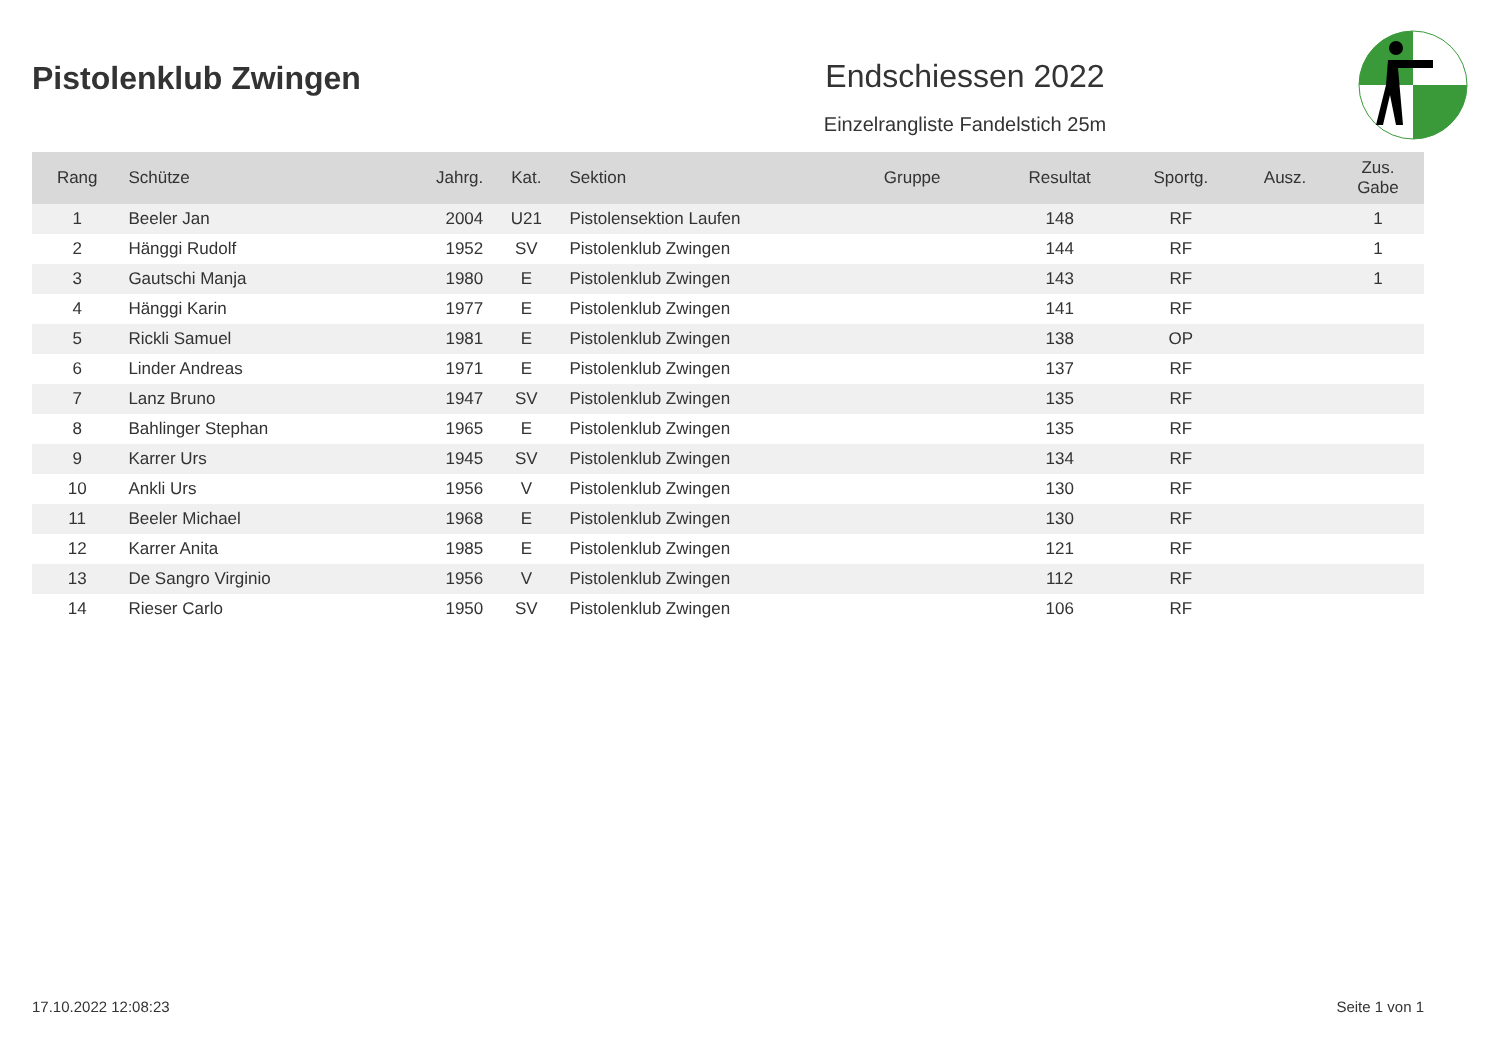Pistolenklub Zwingen Endschiessen 2022
Einzelrangliste Fandelstich 25m
| Rang | Schütze | Jahrg. | Kat. | Sektion | Gruppe | Resultat | Sportg. | Ausz. | Zus. Gabe |
| --- | --- | --- | --- | --- | --- | --- | --- | --- | --- |
| 1 | Beeler Jan | 2004 | U21 | Pistolensektion Laufen | | 148 | RF | | 1 |
| 2 | Hänggi Rudolf | 1952 | SV | Pistolenklub Zwingen | | 144 | RF | | 1 |
| 3 | Gautschi Manja | 1980 | E | Pistolenklub Zwingen | | 143 | RF | | 1 |
| 4 | Hänggi Karin | 1977 | E | Pistolenklub Zwingen | | 141 | RF | | |
| 5 | Rickli Samuel | 1981 | E | Pistolenklub Zwingen | | 138 | OP | | |
| 6 | Linder Andreas | 1971 | E | Pistolenklub Zwingen | | 137 | RF | | |
| 7 | Lanz Bruno | 1947 | SV | Pistolenklub Zwingen | | 135 | RF | | |
| 8 | Bahlinger Stephan | 1965 | E | Pistolenklub Zwingen | | 135 | RF | | |
| 9 | Karrer Urs | 1945 | SV | Pistolenklub Zwingen | | 134 | RF | | |
| 10 | Ankli Urs | 1956 | V | Pistolenklub Zwingen | | 130 | RF | | |
| 11 | Beeler Michael | 1968 | E | Pistolenklub Zwingen | | 130 | RF | | |
| 12 | Karrer Anita | 1985 | E | Pistolenklub Zwingen | | 121 | RF | | |
| 13 | De Sangro Virginio | 1956 | V | Pistolenklub Zwingen | | 112 | RF | | |
| 14 | Rieser Carlo | 1950 | SV | Pistolenklub Zwingen | | 106 | RF | | |
17.10.2022 12:08:23 Seite 1 von 1